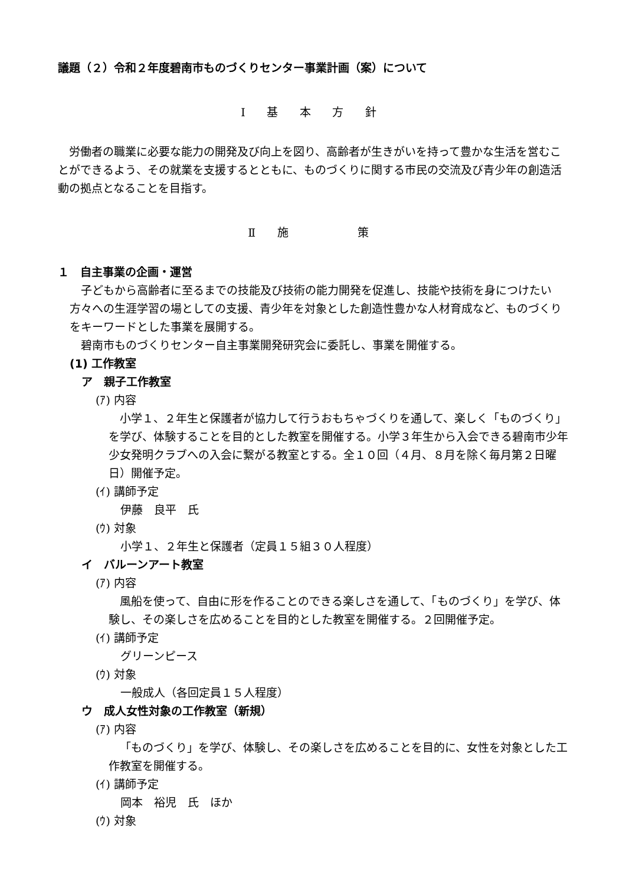議題（２）令和２年度碧南市ものづくりセンター事業計画（案）について
Ⅰ 基 本 方 針
労働者の職業に必要な能力の開発及び向上を図り、高齢者が生きがいを持って豊かな生活を営むことができるよう、その就業を支援するとともに、ものづくりに関する市民の交流及び青少年の創造活動の拠点となることを目指す。
Ⅱ 施　　　策
１　自主事業の企画・運営
子どもから高齢者に至るまでの技能及び技術の能力開発を促進し、技能や技術を身につけたい方々への生涯学習の場としての支援、青少年を対象とした創造性豊かな人材育成など、ものづくりをキーワードとした事業を展開する。
碧南市ものづくりセンター自主事業開発研究会に委託し、事業を開催する。
(1) 工作教室
ア　親子工作教室
(ｱ) 内容
小学１、２年生と保護者が協力して行うおもちゃづくりを通して、楽しく「ものづくり」を学び、体験することを目的とした教室を開催する。小学３年生から入会できる碧南市少年少女発明クラブへの入会に繋がる教室とする。全１０回（４月、８月を除く毎月第２日曜日）開催予定。
(ｲ) 講師予定
伊藤　良平　氏
(ｳ) 対象
小学１、２年生と保護者（定員１５組３０人程度）
イ　バルーンアート教室
(ｱ) 内容
風船を使って、自由に形を作ることのできる楽しさを通して、「ものづくり」を学び、体験し、その楽しさを広めることを目的とした教室を開催する。２回開催予定。
(ｲ) 講師予定
グリーンピース
(ｳ) 対象
一般成人（各回定員１５人程度）
ウ　成人女性対象の工作教室（新規）
(ｱ) 内容
「ものづくり」を学び、体験し、その楽しさを広めることを目的に、女性を対象とした工作教室を開催する。
(ｲ) 講師予定
岡本　裕児　氏　ほか
(ｳ) 対象